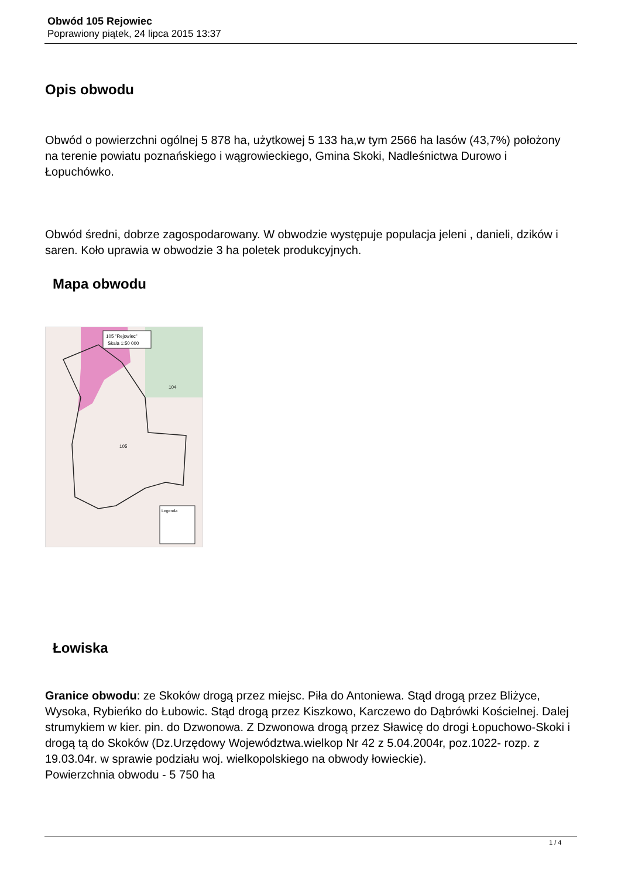Obwód 105 Rejowiec
Poprawiony piątek, 24 lipca 2015 13:37
Opis obwodu
Obwód o powierzchni ogólnej 5 878 ha, użytkowej 5 133 ha,w tym 2566 ha lasów (43,7%) położony na terenie powiatu poznańskiego i wągrowieckiego, Gmina Skoki, Nadleśnictwa Durowo i Łopuchówko.
Obwód średni, dobrze zagospodarowany. W obwodzie występuje populacja jeleni , danieli, dzików i saren. Koło uprawia w obwodzie 3 ha poletek produkcyjnych.
Mapa obwodu
105 "Rejowiec"
Skala 1:50 000
Legenda
105
104
Łowiska
Granice obwodu: ze Skoków drogą przez miejsc. Piła do Antoniewa. Stąd drogą przez Bliżyce, Wysoka, Rybieńko do Łubowic. Stąd drogą przez Kiszkowo, Karczewo do Dąbrówki Kościelnej. Dalej strumykiem w kier. pin. do Dzwonowa. Z Dzwonowa drogą przez Sławicę do drogi Łopuchowo-Skoki i drogą tą do Skoków (Dz.Urzędowy Województwa.wielkop Nr 42 z 5.04.2004r, poz.1022- rozp. z 19.03.04r. w sprawie podziału woj. wielkopolskiego na obwody łowieckie).
Powierzchnia obwodu - 5 750 ha
1 / 4